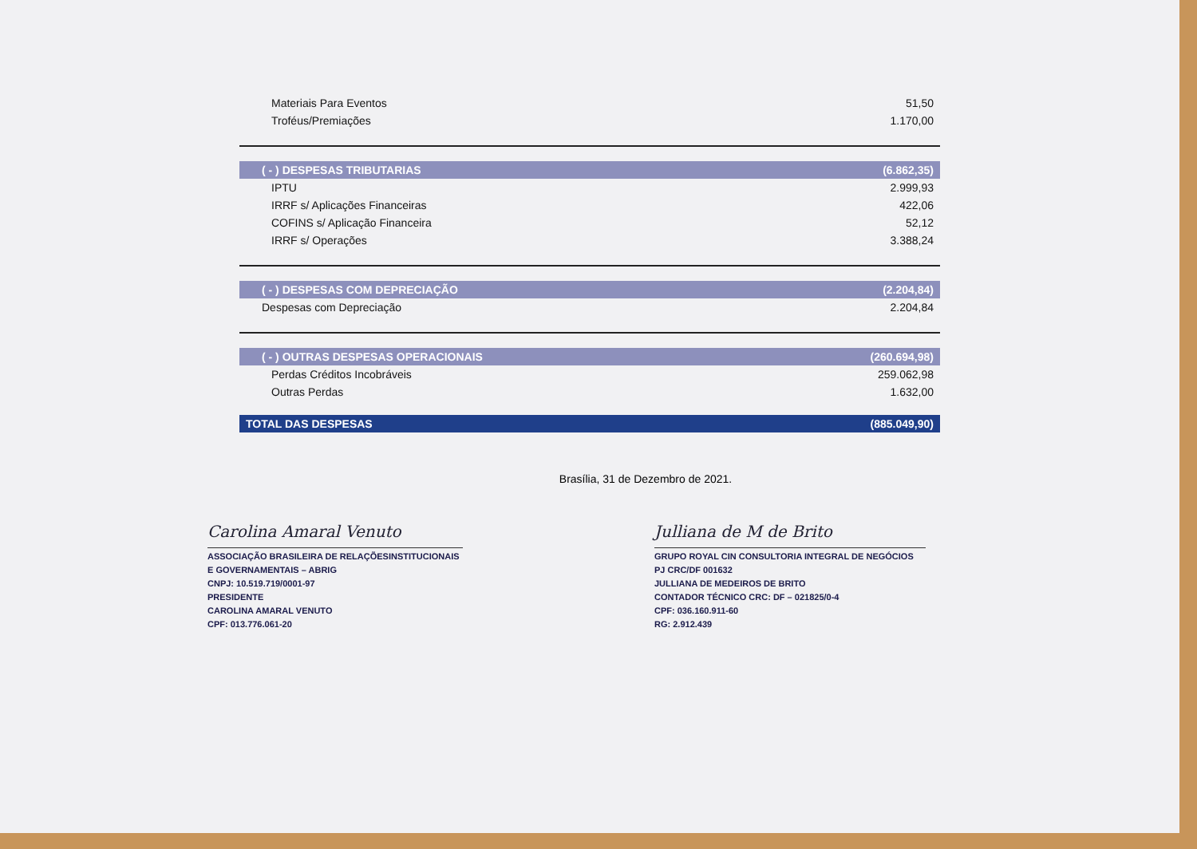| Materiais Para Eventos | 51,50 |
| Troféus/Premiações | 1.170,00 |
| ( - ) DESPESAS TRIBUTARIAS | (6.862,35) |
| IPTU | 2.999,93 |
| IRRF s/ Aplicações Financeiras | 422,06 |
| COFINS s/ Aplicação Financeira | 52,12 |
| IRRF s/ Operações | 3.388,24 |
| ( - ) DESPESAS COM DEPRECIAÇÃO | (2.204,84) |
| Despesas com Depreciação | 2.204,84 |
| ( - ) OUTRAS DESPESAS OPERACIONAIS | (260.694,98) |
| Perdas Créditos Incobráveis | 259.062,98 |
| Outras Perdas | 1.632,00 |
| TOTAL DAS DESPESAS | (885.049,90) |
Brasília, 31 de Dezembro de 2021.
Carolina Amaral Venuto
ASSOCIAÇÃO BRASILEIRA DE RELAÇÕESINSTITUCIONAIS
E GOVERNAMENTAIS – ABRIG
CNPJ: 10.519.719/0001-97
PRESIDENTE
CAROLINA AMARAL VENUTO
CPF: 013.776.061-20
Julliana de M de Brito
GRUPO ROYAL CIN CONSULTORIA INTEGRAL DE NEGÓCIOS
PJ CRC/DF 001632
JULLIANA DE MEDEIROS DE BRITO
CONTADOR TÉCNICO CRC: DF – 021825/0-4
CPF: 036.160.911-60
RG: 2.912.439